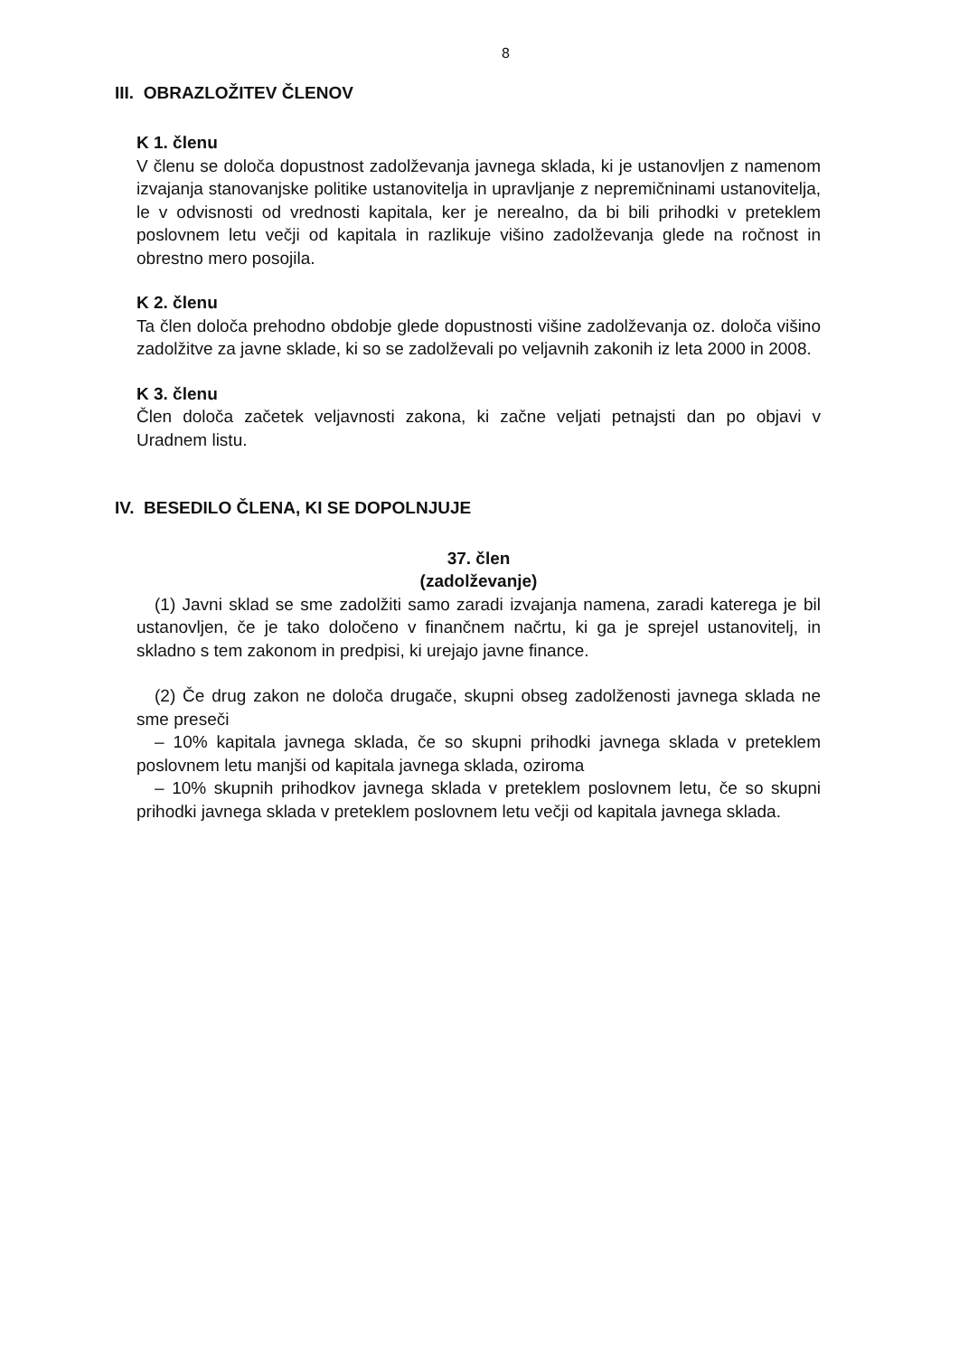8
III. OBRAZLOŽITEV ČLENOV
K 1. členu
V členu se določa dopustnost zadolževanja javnega sklada, ki je ustanovljen z namenom izvajanja stanovanjske politike ustanovitelja in upravljanje z nepremičninami ustanovitelja, le v odvisnosti od vrednosti kapitala, ker je nerealno, da bi bili prihodki v preteklem poslovnem letu večji od kapitala in razlikuje višino zadolževanja glede na ročnost in obrestno mero posojila.
K 2. členu
Ta člen določa prehodno obdobje glede dopustnosti višine zadolževanja oz. določa višino zadolžitve za javne sklade, ki so se zadolževali po veljavnih zakonih iz leta 2000 in 2008.
K 3. členu
Člen določa začetek veljavnosti zakona, ki začne veljati petnajsti dan po objavi v Uradnem listu.
IV. BESEDILO ČLENA, KI SE DOPOLNJUJE
37. člen
(zadolževanje)
(1) Javni sklad se sme zadolžiti samo zaradi izvajanja namena, zaradi katerega je bil ustanovljen, če je tako določeno v finančnem načrtu, ki ga je sprejel ustanovitelj, in skladno s tem zakonom in predpisi, ki urejajo javne finance.
(2) Če drug zakon ne določa drugače, skupni obseg zadolženosti javnega sklada ne sme preseči
– 10% kapitala javnega sklada, če so skupni prihodki javnega sklada v preteklem poslovnem letu manjši od kapitala javnega sklada, oziroma
– 10% skupnih prihodkov javnega sklada v preteklem poslovnem letu, če so skupni prihodki javnega sklada v preteklem poslovnem letu večji od kapitala javnega sklada.